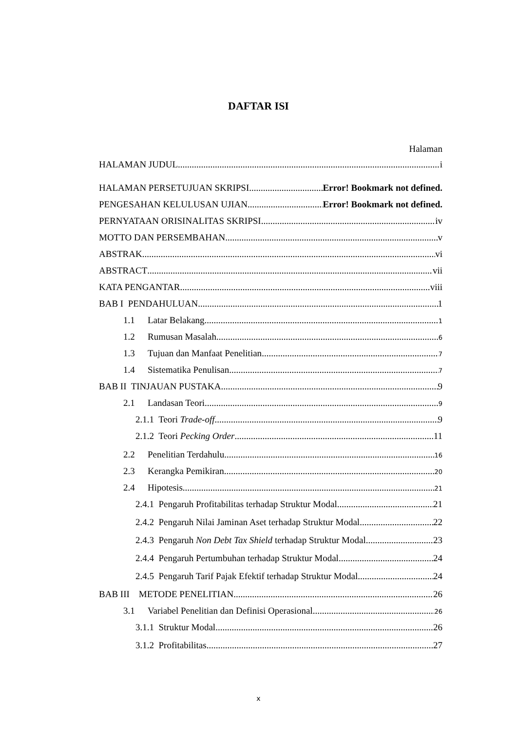DAFTAR ISI
Halaman
HALAMAN JUDUL i
HALAMAN PERSETUJUAN SKRIPSI Error! Bookmark not defined.
PENGESAHAN KELULUSAN UJIAN Error! Bookmark not defined.
PERNYATAAN ORISINALITAS SKRIPSI iv
MOTTO DAN PERSEMBAHAN v
ABSTRAK vi
ABSTRACT vii
KATA PENGANTAR viii
BAB I PENDAHULUAN 1
1.1 Latar Belakang 1
1.2 Rumusan Masalah 6
1.3 Tujuan dan Manfaat Penelitian 7
1.4 Sistematika Penulisan 7
BAB II TINJAUAN PUSTAKA 9
2.1 Landasan Teori 9
2.1.1 Teori Trade-off 9
2.1.2 Teori Pecking Order 11
2.2 Penelitian Terdahulu 16
2.3 Kerangka Pemikiran 20
2.4 Hipotesis 21
2.4.1 Pengaruh Profitabilitas terhadap Struktur Modal 21
2.4.2 Pengaruh Nilai Jaminan Aset terhadap Struktur Modal 22
2.4.3 Pengaruh Non Debt Tax Shield terhadap Struktur Modal 23
2.4.4 Pengaruh Pertumbuhan terhadap Struktur Modal 24
2.4.5 Pengaruh Tarif Pajak Efektif terhadap Struktur Modal 24
BAB III METODE PENELITIAN 26
3.1 Variabel Penelitian dan Definisi Operasional 26
3.1.1 Struktur Modal 26
3.1.2 Profitabilitas 27
x